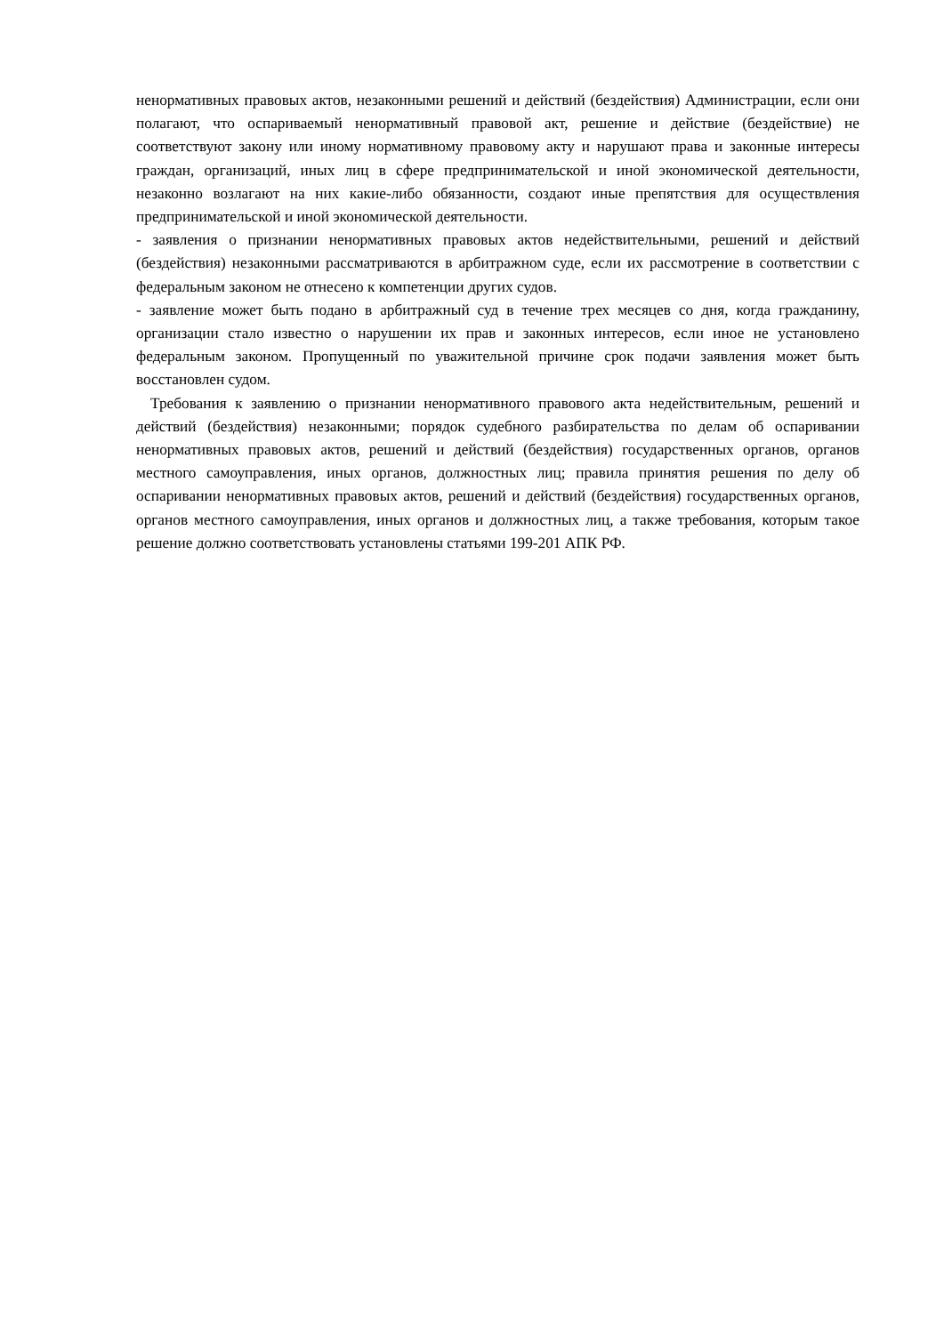ненормативных правовых актов, незаконными решений и действий (бездействия) Администрации, если они полагают, что оспариваемый ненормативный правовой акт, решение и действие (бездействие) не соответствуют закону или иному нормативному правовому акту и нарушают права и законные интересы граждан, организаций, иных лиц в сфере предпринимательской и иной экономической деятельности, незаконно возлагают на них какие-либо обязанности, создают иные препятствия для осуществления предпринимательской и иной экономической деятельности.
- заявления о признании ненормативных правовых актов недействительными, решений и действий (бездействия) незаконными рассматриваются в арбитражном суде, если их рассмотрение в соответствии с федеральным законом не отнесено к компетенции других судов.
- заявление может быть подано в арбитражный суд в течение трех месяцев со дня, когда гражданину, организации стало известно о нарушении их прав и законных интересов, если иное не установлено федеральным законом. Пропущенный по уважительной причине срок подачи заявления может быть восстановлен судом.
Требования к заявлению о признании ненормативного правового акта недействительным, решений и действий (бездействия) незаконными; порядок судебного разбирательства по делам об оспаривании ненормативных правовых актов, решений и действий (бездействия) государственных органов, органов местного самоуправления, иных органов, должностных лиц; правила принятия решения по делу об оспаривании ненормативных правовых актов, решений и действий (бездействия) государственных органов, органов местного самоуправления, иных органов и должностных лиц, а также требования, которым такое решение должно соответствовать установлены статьями 199-201 АПК РФ.